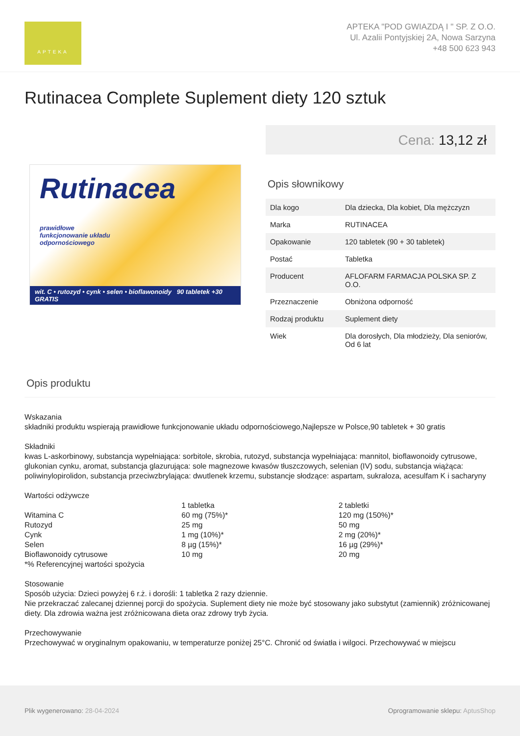APTEKA
APTEKA "POD GWIAZDĄ I " SP. Z O.O.
Ul. Azalii Pontyjskiej 2A, Nowa Sarzyna
+48 500 623 943
Rutinacea Complete Suplement diety 120 sztuk
Rutinacea
prawidłowe
funkcjonowanie układu
odpornościowego
wit. C • rutozyd • cynk • selen • bioflawonoidy 90 tabletek +30 GRATIS
Cena: 13,12 zł
Opis słownikowy
| Dla kogo | Dla dziecka, Dla kobiet, Dla mężczyzn |
| Marka | RUTINACEA |
| Opakowanie | 120 tabletek (90 + 30 tabletek) |
| Postać | Tabletka |
| Producent | AFLOFARM FARMACJA POLSKA SP. Z O.O. |
| Przeznaczenie | Obniżona odporność |
| Rodzaj produktu | Suplement diety |
| Wiek | Dla dorosłych, Dla młodzieży, Dla seniorów, Od 6 lat |
Opis produktu
Wskazania
składniki produktu wspierają prawidłowe funkcjonowanie układu odpornościowego,Najlepsze w Polsce,90 tabletek + 30 gratis
Składniki
kwas L-askorbinowy, substancja wypełniająca: sorbitole, skrobia, rutozyd, substancja wypełniająca: mannitol, bioflawonoidy cytrusowe, glukonian cynku, aromat, substancja glazurująca: sole magnezowe kwasów tłuszczowych, selenian (IV) sodu, substancja wiążąca: poliwinylopirolidon, substancja przeciwzbrylająca: dwutlenek krzemu, substancje słodzące: aspartam, sukraloza, acesulfam K i sacharyny
Wartości odżywcze
| | 1 tabletka | 2 tabletki |
| Witamina C | 60 mg (75%)* | 120 mg (150%)* |
| Rutozyd | 25 mg | 50 mg |
| Cynk | 1 mg (10%)* | 2 mg (20%)* |
| Selen | 8 µg (15%)* | 16 µg (29%)* |
| Bioflawonoidy cytrusowe | 10 mg | 20 mg |
*% Referencyjnej wartości spożycia
Stosowanie
Sposób użycia: Dzieci powyżej 6 r.ż. i dorośli: 1 tabletka 2 razy dziennie.
Nie przekraczać zalecanej dziennej porcji do spożycia. Suplement diety nie może być stosowany jako substytut (zamiennik) zróżnicowanej diety. Dla zdrowia ważna jest zróżnicowana dieta oraz zdrowy tryb życia.
Przechowywanie
Przechowywać w oryginalnym opakowaniu, w temperaturze poniżej 25°C. Chronić od światła i wilgoci. Przechowywać w miejscu
Plik wygenerowano: 28-04-2024
Oprogramowanie sklepu: AptusShop